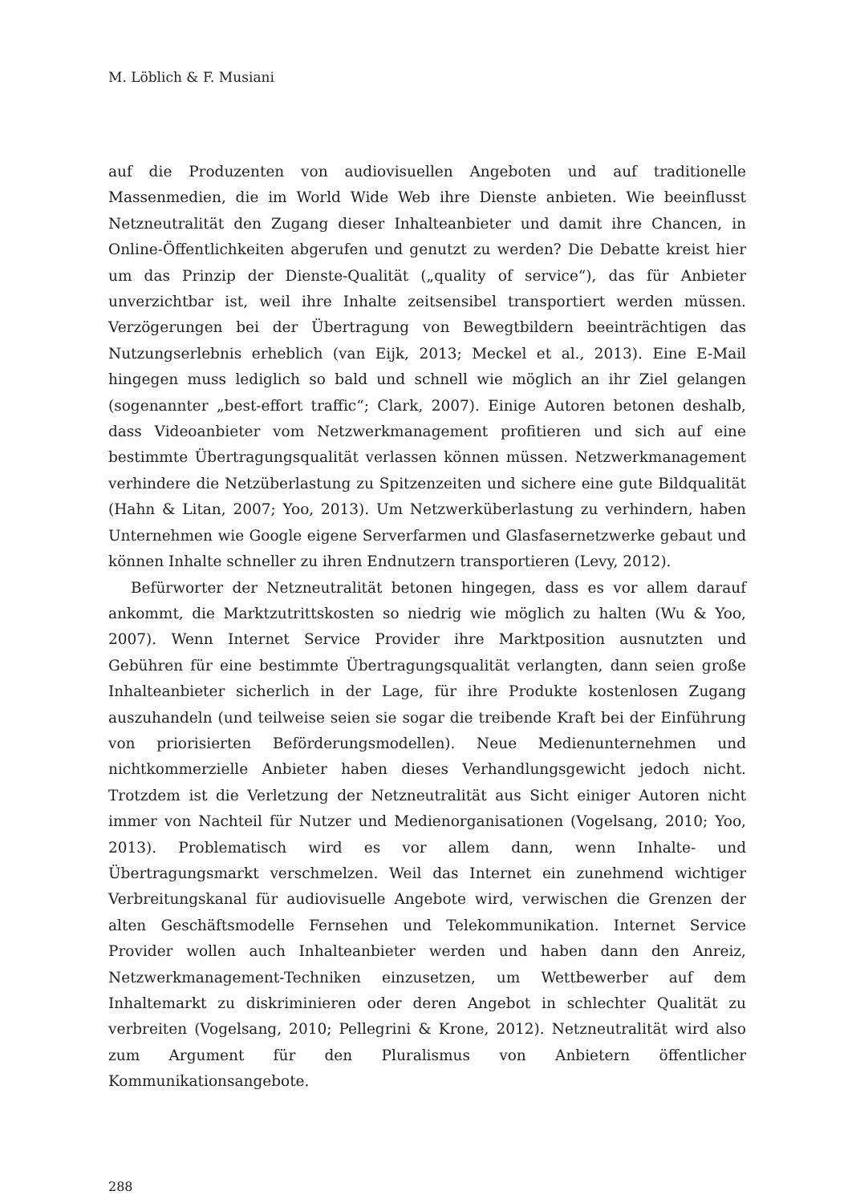M. Löblich & F. Musiani
auf die Produzenten von audiovisuellen Angeboten und auf traditionelle Massenmedien, die im World Wide Web ihre Dienste anbieten. Wie beeinflusst Netzneutralität den Zugang dieser Inhalteanbieter und damit ihre Chancen, in Online-Öffentlichkeiten abgerufen und genutzt zu werden? Die Debatte kreist hier um das Prinzip der Dienste-Qualität („quality of service“), das für Anbieter unverzichtbar ist, weil ihre Inhalte zeitsensibel transportiert werden müssen. Verzögerungen bei der Übertragung von Bewegtbildern beeinträchtigen das Nutzungserlebnis erheblich (van Eijk, 2013; Meckel et al., 2013). Eine E-Mail hingegen muss lediglich so bald und schnell wie möglich an ihr Ziel gelangen (sogenannter „best-effort traffic“; Clark, 2007). Einige Autoren betonen deshalb, dass Videoanbieter vom Netzwerkmanagement profitieren und sich auf eine bestimmte Übertragungsqualität verlassen können müssen. Netzwerkmanagement verhindere die Netzüberlastung zu Spitzenzeiten und sichere eine gute Bildqualität (Hahn & Litan, 2007; Yoo, 2013). Um Netzwerküberlastung zu verhindern, haben Unternehmen wie Google eigene Serverfarmen und Glasfasernetzwerke gebaut und können Inhalte schneller zu ihren Endnutzern transportieren (Levy, 2012).
Befürworter der Netzneutralität betonen hingegen, dass es vor allem darauf ankommt, die Marktzutrittskosten so niedrig wie möglich zu halten (Wu & Yoo, 2007). Wenn Internet Service Provider ihre Marktposition ausnutzten und Gebühren für eine bestimmte Übertragungsqualität verlangten, dann seien große Inhalteanbieter sicherlich in der Lage, für ihre Produkte kostenlosen Zugang auszuhandeln (und teilweise seien sie sogar die treibende Kraft bei der Einführung von priorisierten Beförderungsmodellen). Neue Medienunternehmen und nichtkommerzielle Anbieter haben dieses Verhandlungsgewicht jedoch nicht. Trotzdem ist die Verletzung der Netzneutralität aus Sicht einiger Autoren nicht immer von Nachteil für Nutzer und Medienorganisationen (Vogelsang, 2010; Yoo, 2013). Problematisch wird es vor allem dann, wenn Inhalte- und Übertragungsmarkt verschmelzen. Weil das Internet ein zunehmend wichtiger Verbreitungskanal für audiovisuelle Angebote wird, verwischen die Grenzen der alten Geschäftsmodelle Fernsehen und Telekommunikation. Internet Service Provider wollen auch Inhalteanbieter werden und haben dann den Anreiz, Netzwerkmanagement-Techniken einzusetzen, um Wettbewerber auf dem Inhaltemarkt zu diskriminieren oder deren Angebot in schlechter Qualität zu verbreiten (Vogelsang, 2010; Pellegrini & Krone, 2012). Netzneutralität wird also zum Argument für den Pluralismus von Anbietern öffentlicher Kommunikationsangebote.
288